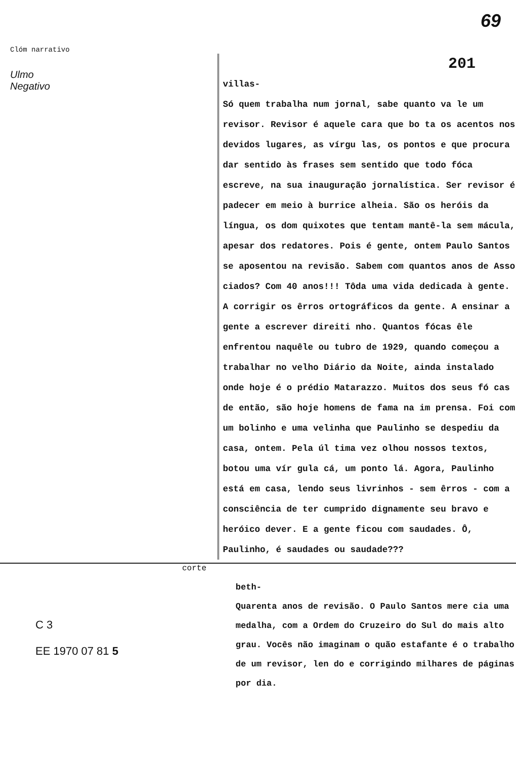Clóm narrativo 69
Ulmo
Negativo
201
villas-
Só quem trabalha num jornal, sabe quanto va le um revisor. Revisor é aquele cara que bo ta os acentos nos devidos lugares, as vírgu las, os pontos e que procura dar sentido às frases sem sentido que todo fóca escreve, na sua inauguração jornalística. Ser revisor é padecer em meio à burrice alheia. São os heróis da língua, os dom quixotes que tentam mantê-la sem mácula, apesar dos redatores. Pois é gente, ontem Paulo Santos se aposentou na revisão. Sabem com quantos anos de Asso ciados? Com 40 anos!!! Tôda uma vida dedicada à gente. A corrigir os êrros ortográficos da gente. A ensinar a gente a escrever direiti nho. Quantos fócas êle enfrentou naquêle ou tubro de 1929, quando começou a trabalhar no velho Diário da Noite, ainda instalado onde hoje é o prédio Matarazzo. Muitos dos seus fó cas de então, são hoje homens de fama na im prensa. Foi com um bolinho e uma velinha que Paulinho se despediu da casa, ontem. Pela úl tima vez olhou nossos textos, botou uma vír gula cá, um ponto lá. Agora, Paulinho está em casa, lendo seus livrinhos - sem êrros - com a consciência de ter cumprido dignamente seu bravo e heróico dever. E a gente ficou com saudades. Ô, Paulinho, é saudades ou saudade???
corte
C 3
EE 1970 07 81 5
beth-
Quarenta anos de revisão. O Paulo Santos mere cia uma medalha, com a Ordem do Cruzeiro do Sul do mais alto grau. Vocês não imaginam o quão estafante é o trabalho de um revisor, len do e corrigindo milhares de páginas por dia.